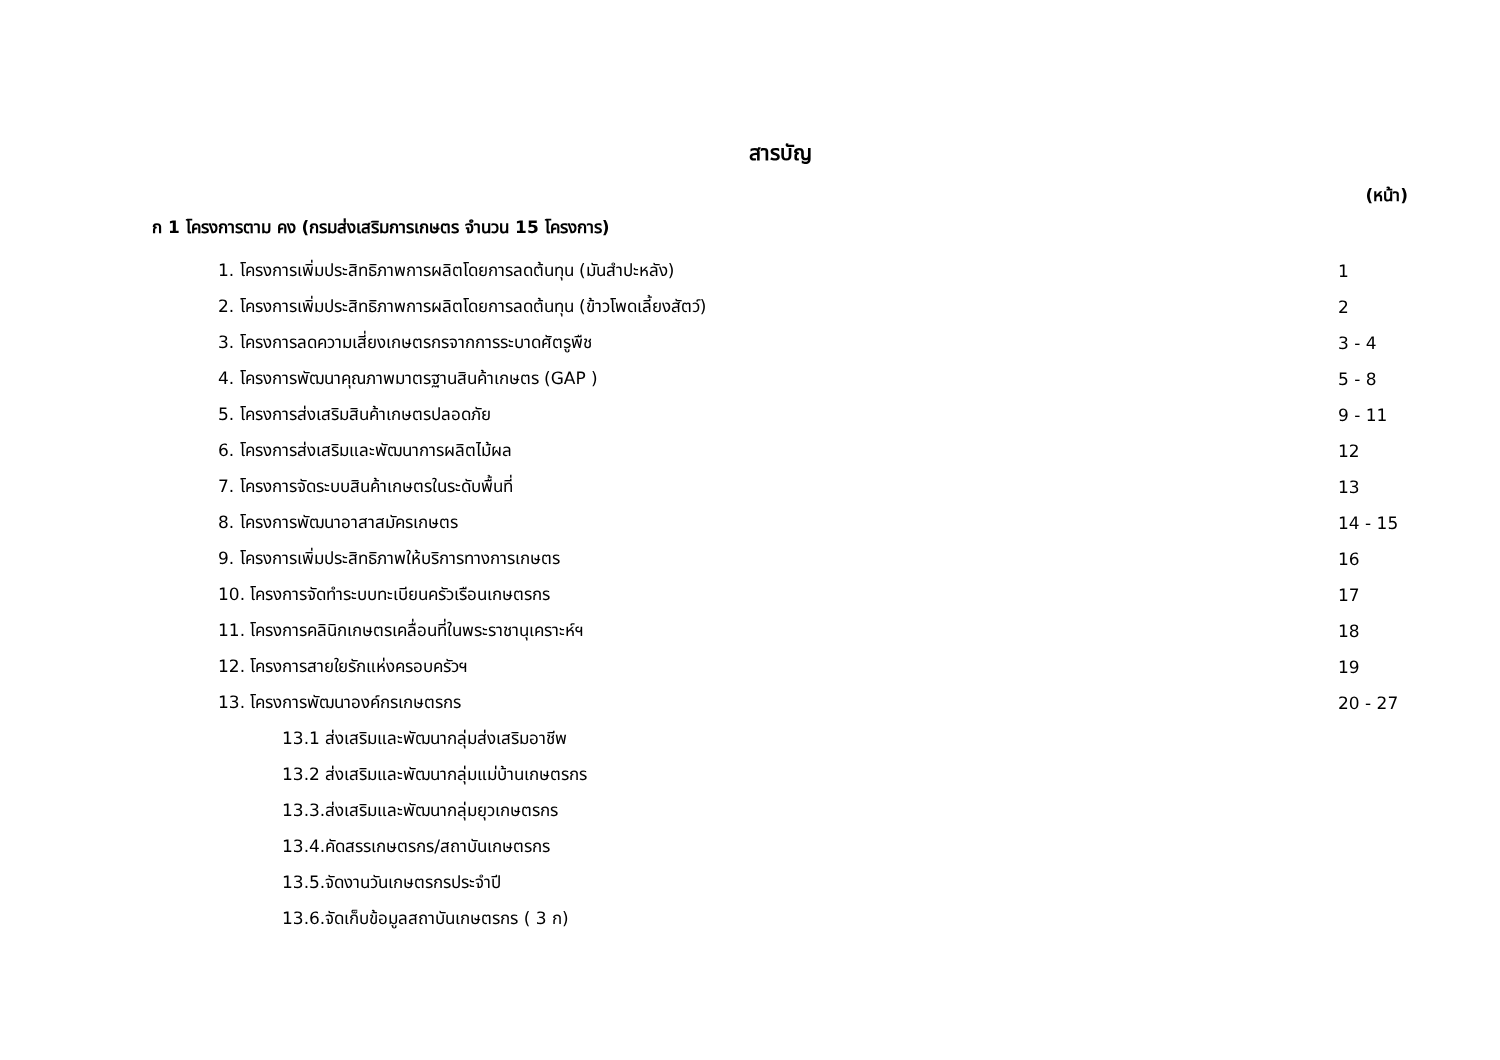สารบัญ
(หน้า)
ก 1 โครงการตาม คง (กรมส่งเสริมการเกษตร จำนวน 15 โครงการ)
1. โครงการเพิ่มประสิทธิภาพการผลิตโดยการลดต้นทุน (มันสำปะหลัง) 1
2. โครงการเพิ่มประสิทธิภาพการผลิตโดยการลดต้นทุน (ข้าวโพดเลี้ยงสัตว์) 2
3. โครงการลดความเสี่ยงเกษตรกรจากการระบาดศัตรูพืช 3 - 4
4. โครงการพัฒนาคุณภาพมาตรฐานสินค้าเกษตร (GAP ) 5 - 8
5. โครงการส่งเสริมสินค้าเกษตรปลอดภัย 9 - 11
6. โครงการส่งเสริมและพัฒนาการผลิตไม้ผล 12
7. โครงการจัดระบบสินค้าเกษตรในระดับพื้นที่ 13
8. โครงการพัฒนาอาสาสมัครเกษตร 14 - 15
9. โครงการเพิ่มประสิทธิภาพให้บริการทางการเกษตร 16
10. โครงการจัดทำระบบทะเบียนครัวเรือนเกษตรกร 17
11. โครงการคลินิกเกษตรเคลื่อนที่ในพระราชานุเคราะห์ฯ 18
12. โครงการสายใยรักแห่งครอบครัวฯ 19
13. โครงการพัฒนาองค์กรเกษตรกร 20 - 27
13.1 ส่งเสริมและพัฒนากลุ่มส่งเสริมอาชีพ
13.2 ส่งเสริมและพัฒนากลุ่มแม่บ้านเกษตรกร
13.3.ส่งเสริมและพัฒนากลุ่มยุวเกษตรกร
13.4.คัดสรรเกษตรกร/สถาบันเกษตรกร
13.5.จัดงานวันเกษตรกรประจำปี
13.6.จัดเก็บข้อมูลสถาบันเกษตรกร ( 3 ก)